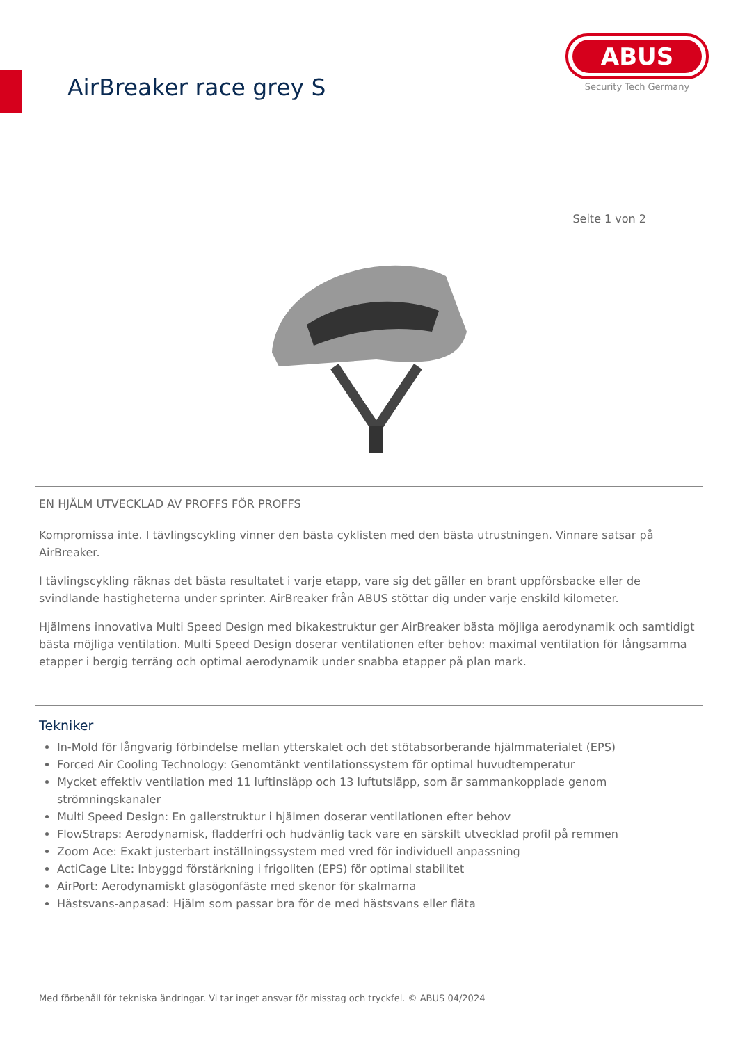AirBreaker race grey S
ABUS
Security Tech Germany
Seite 1 von 2
EN HJÄLM UTVECKLAD AV PROFFS FÖR PROFFS
Kompromissa inte. I tävlingscykling vinner den bästa cyklisten med den bästa utrustningen. Vinnare satsar på AirBreaker.
I tävlingscykling räknas det bästa resultatet i varje etapp, vare sig det gäller en brant uppförsbacke eller de svindlande hastigheterna under sprinter. AirBreaker från ABUS stöttar dig under varje enskild kilometer.
Hjälmens innovativa Multi Speed Design med bikakestruktur ger AirBreaker bästa möjliga aerodynamik och samtidigt bästa möjliga ventilation. Multi Speed Design doserar ventilationen efter behov: maximal ventilation för långsamma etapper i bergig terräng och optimal aerodynamik under snabba etapper på plan mark.
Tekniker
In-Mold för långvarig förbindelse mellan ytterskalet och det stötabsorberande hjälmmaterialet (EPS)
Forced Air Cooling Technology: Genomtänkt ventilationssystem för optimal huvudtemperatur
Mycket effektiv ventilation med 11 luftinsläpp och 13 luftutsläpp, som är sammankopplade genom strömningskanaler
Multi Speed Design: En gallerstruktur i hjälmen doserar ventilationen efter behov
FlowStraps: Aerodynamisk, fladderfri och hudvänlig tack vare en särskilt utvecklad profil på remmen
Zoom Ace: Exakt justerbart inställningssystem med vred för individuell anpassning
ActiCage Lite: Inbyggd förstärkning i frigoliten (EPS) för optimal stabilitet
AirPort: Aerodynamiskt glasögonfäste med skenor för skalmarna
Hästsvans-anpasad: Hjälm som passar bra för de med hästsvans eller fläta
Med förbehåll för tekniska ändringar. Vi tar inget ansvar för misstag och tryckfel. © ABUS 04/2024